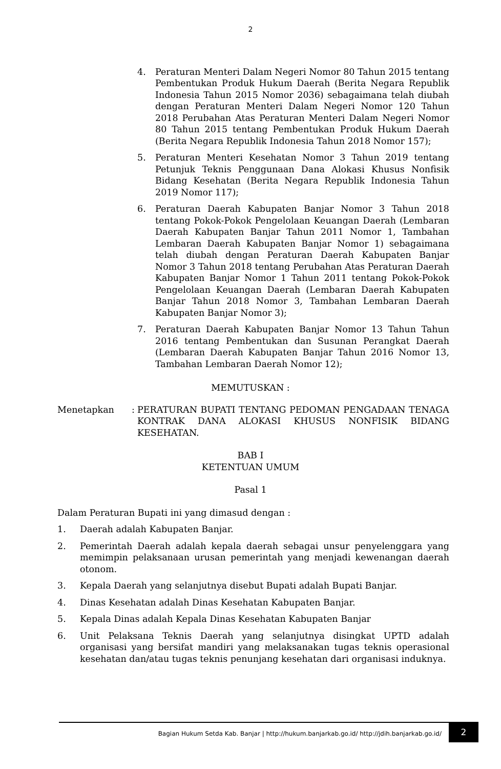2
4. Peraturan Menteri Dalam Negeri Nomor 80 Tahun 2015 tentang Pembentukan Produk Hukum Daerah (Berita Negara Republik Indonesia Tahun 2015 Nomor 2036) sebagaimana telah diubah dengan Peraturan Menteri Dalam Negeri Nomor 120 Tahun 2018 Perubahan Atas Peraturan Menteri Dalam Negeri Nomor 80 Tahun 2015 tentang Pembentukan Produk Hukum Daerah (Berita Negara Republik Indonesia Tahun 2018 Nomor 157);
5. Peraturan Menteri Kesehatan Nomor 3 Tahun 2019 tentang Petunjuk Teknis Penggunaan Dana Alokasi Khusus Nonfisik Bidang Kesehatan (Berita Negara Republik Indonesia Tahun 2019 Nomor 117);
6. Peraturan Daerah Kabupaten Banjar Nomor 3 Tahun 2018 tentang Pokok-Pokok Pengelolaan Keuangan Daerah (Lembaran Daerah Kabupaten Banjar Tahun 2011 Nomor 1, Tambahan Lembaran Daerah Kabupaten Banjar Nomor 1) sebagaimana telah diubah dengan Peraturan Daerah Kabupaten Banjar Nomor 3 Tahun 2018 tentang Perubahan Atas Peraturan Daerah Kabupaten Banjar Nomor 1 Tahun 2011 tentang Pokok-Pokok Pengelolaan Keuangan Daerah (Lembaran Daerah Kabupaten Banjar Tahun 2018 Nomor 3, Tambahan Lembaran Daerah Kabupaten Banjar Nomor 3);
7. Peraturan Daerah Kabupaten Banjar Nomor 13 Tahun Tahun 2016 tentang Pembentukan dan Susunan Perangkat Daerah (Lembaran Daerah Kabupaten Banjar Tahun 2016 Nomor 13, Tambahan Lembaran Daerah Nomor 12);
MEMUTUSKAN :
Menetapkan : PERATURAN BUPATI TENTANG PEDOMAN PENGADAAN TENAGA KONTRAK DANA ALOKASI KHUSUS NONFISIK BIDANG KESEHATAN.
BAB I
KETENTUAN UMUM
Pasal 1
Dalam Peraturan Bupati ini yang dimasud dengan :
1. Daerah adalah Kabupaten Banjar.
2. Pemerintah Daerah adalah kepala daerah sebagai unsur penyelenggara yang memimpin pelaksanaan urusan pemerintah yang menjadi kewenangan daerah otonom.
3. Kepala Daerah yang selanjutnya disebut Bupati adalah Bupati Banjar.
4. Dinas Kesehatan adalah Dinas Kesehatan Kabupaten Banjar.
5. Kepala Dinas adalah Kepala Dinas Kesehatan Kabupaten Banjar
6. Unit Pelaksana Teknis Daerah yang selanjutnya disingkat UPTD adalah organisasi yang bersifat mandiri yang melaksanakan tugas teknis operasional kesehatan dan/atau tugas teknis penunjang kesehatan dari organisasi induknya.
Bagian Hukum Setda Kab. Banjar | http://hukum.banjarkab.go.id/ http://jdih.banjarkab.go.id/ 2